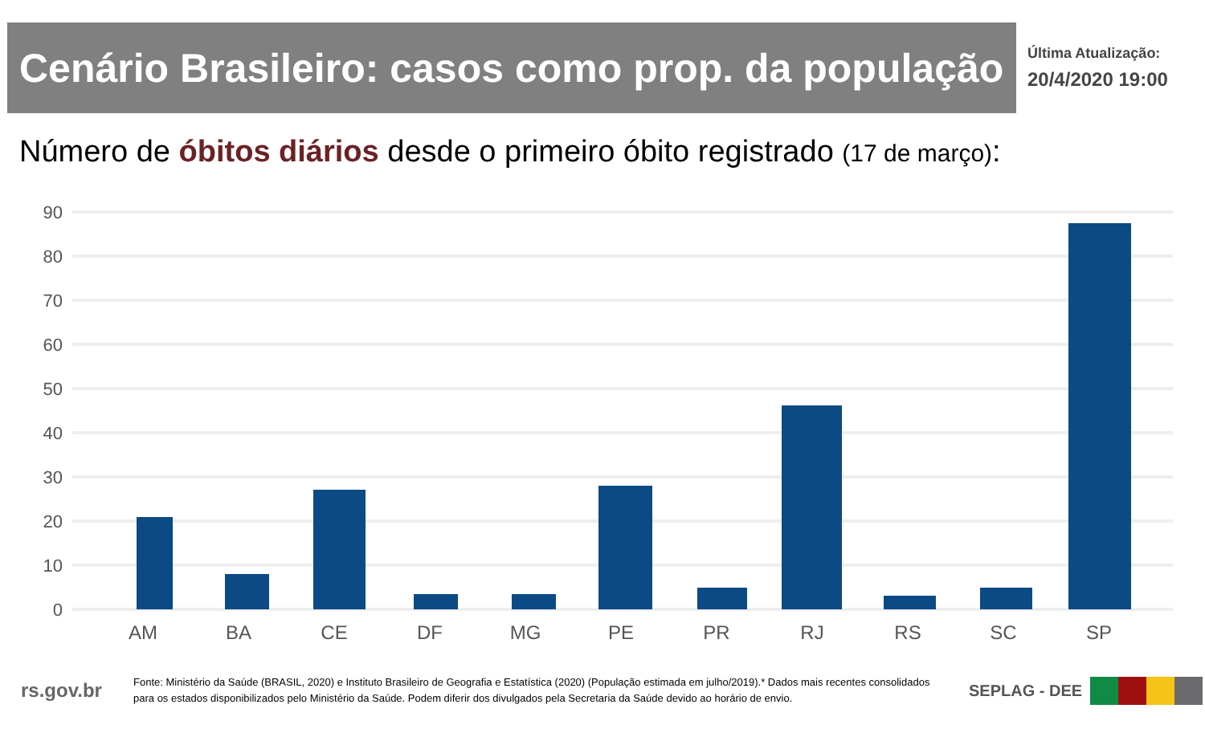Cenário Brasileiro: casos como prop. da população
Última Atualização:
20/4/2020 19:00
Número de óbitos diários desde o primeiro óbito registrado (17 de março):
90
80
70
60
50
40
30
20
10
0
AM
BA
CE
DF
MG
PE
PR
RJ
RS
SC
SP
rs.gov.br
Fonte: Ministério da Saúde (BRASIL, 2020) e Instituto Brasileiro de Geografia e Estatística (2020) (População estimada em julho/2019).* Dados mais recentes consolidados para os estados disponibilizados pelo Ministério da Saúde. Podem diferir dos divulgados pela Secretaria da Saúde devido ao horário de envio.
SEPLAG - DEE